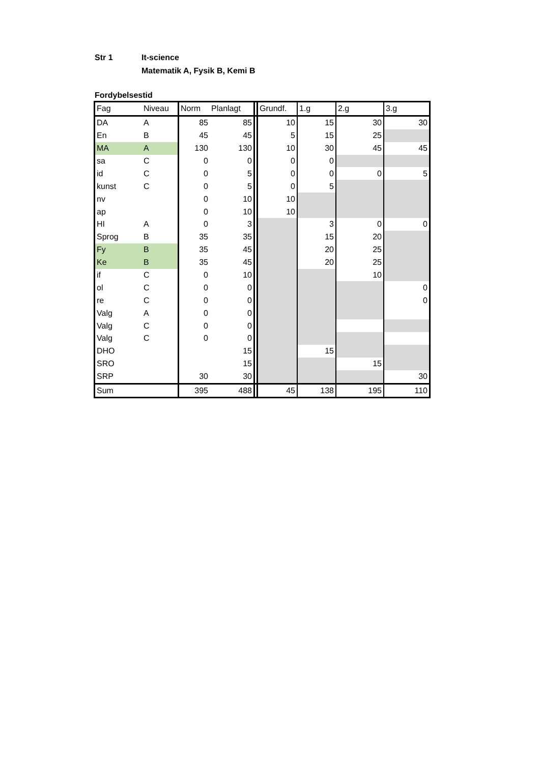Str 1 It-science
Matematik A, Fysik B, Kemi B
Fordybelsestid
| Fag | Niveau | Norm | Planlagt | | Grundf. | 1.g | 2.g | 3.g |
| DA | A | 85 | 85 | | 10 | 15 | 30 | 30 |
| En | B | 45 | 45 | | 5 | 15 | 25 | |
| MA | A | 130 | 130 | | 10 | 30 | 45 | 45 |
| sa | C | 0 | 0 | | 0 | 0 | | |
| id | C | 0 | 5 | | 0 | 0 | 0 | 5 |
| kunst | C | 0 | 5 | | 0 | 5 | | |
| nv | | 0 | 10 | | 10 | | | |
| ap | | 0 | 10 | | 10 | | | |
| HI | A | 0 | 3 | | | 3 | 0 | 0 |
| Sprog | B | 35 | 35 | | | 15 | 20 | |
| Fy | B | 35 | 45 | | | 20 | 25 | |
| Ke | B | 35 | 45 | | | 20 | 25 | |
| if | C | 0 | 10 | | | | 10 | |
| ol | C | 0 | 0 | | | | | 0 |
| re | C | 0 | 0 | | | | | 0 |
| Valg | A | 0 | 0 | | | | | |
| Valg | C | 0 | 0 | | | | | |
| Valg | C | 0 | 0 | | | | | |
| DHO | | | 15 | | | 15 | | |
| SRO | | | 15 | | | | 15 | |
| SRP | | 30 | 30 | | | | | 30 |
| Sum | | 395 | 488 | | 45 | 138 | 195 | 110 |